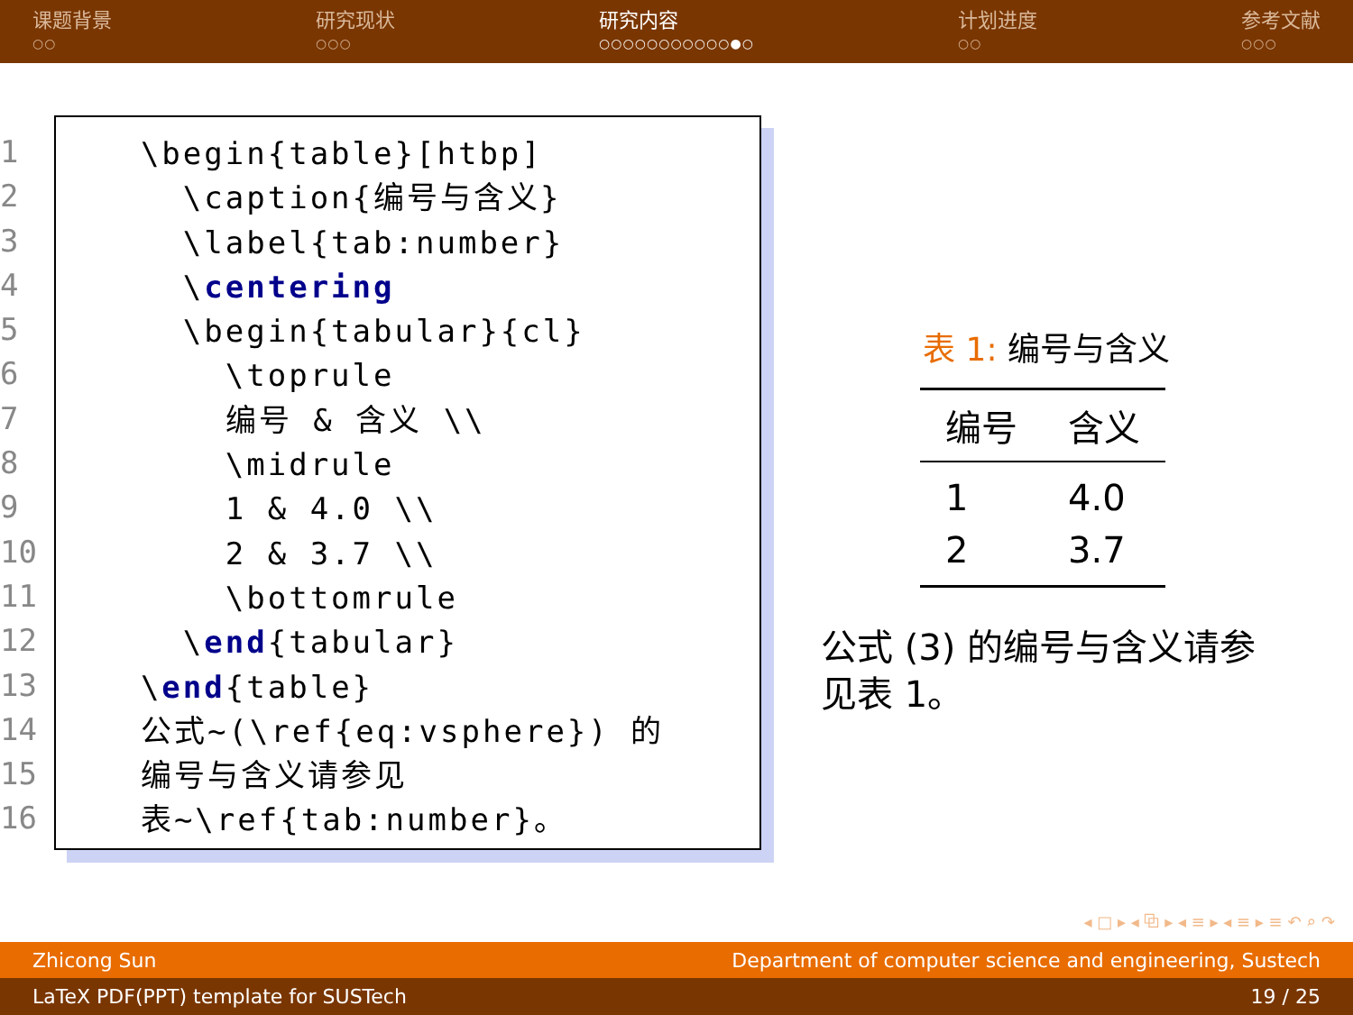课题背景
○○
研究现状
○○○
研究内容
○○○○○○○○○○○●○
计划进度
○○
参考文献
○○○
1
2
3
4
5
6
7
8
9
10
11
12
13
14
15
16
\begin{table}[htbp] \caption{编号与含义} \label{tab:number} \centering \begin{tabular}{cl} \toprule 编号 & 含义 \\ \midrule 1 & 4.0 \\ 2 & 3.7 \\ \bottomrule \end{tabular} \end{table} 公式~(\ref{eq:vsphere}) 的 编号与含义请参见 表~\ref{tab:number}。
表 1: 编号与含义
| 编号 | 含义 |
| --- | --- |
| 1 | 4.0 |
| 2 | 3.7 |
公式 (3) 的编号与含义请参见表 1。
◂ □ ▸ ◂ ⧉ ▸ ◂ ≡ ▸ ◂ ≡ ▸ ≡ ↶ ⌕ ↷
Zhicong Sun Department of computer science and engineering, Sustech
LaTeX PDF(PPT) template for SUSTech 19 / 25